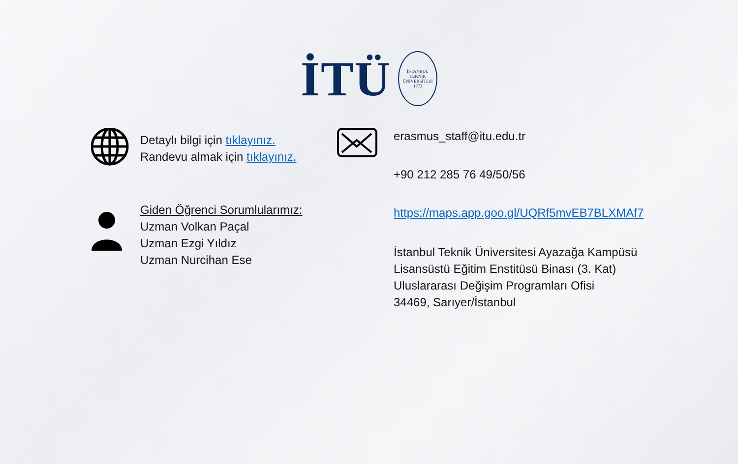İTÜ
İSTANBUL TEKNİK ÜNİVERSİTESİ
1773
Detaylı bilgi için tıklayınız.
Randevu almak için tıklayınız.
Giden Öğrenci Sorumlularımız:
Uzman Volkan Paçal
Uzman Ezgi Yıldız
Uzman Nurcihan Ese
erasmus_staff@itu.edu.tr
+90 212 285 76 49/50/56
https://maps.app.goo.gl/UQRf5mvEB7BLXMAf7
İstanbul Teknik Üniversitesi Ayazağa Kampüsü
Lisansüstü Eğitim Enstitüsü Binası (3. Kat)
Uluslararası Değişim Programları Ofisi
34469, Sarıyer/İstanbul